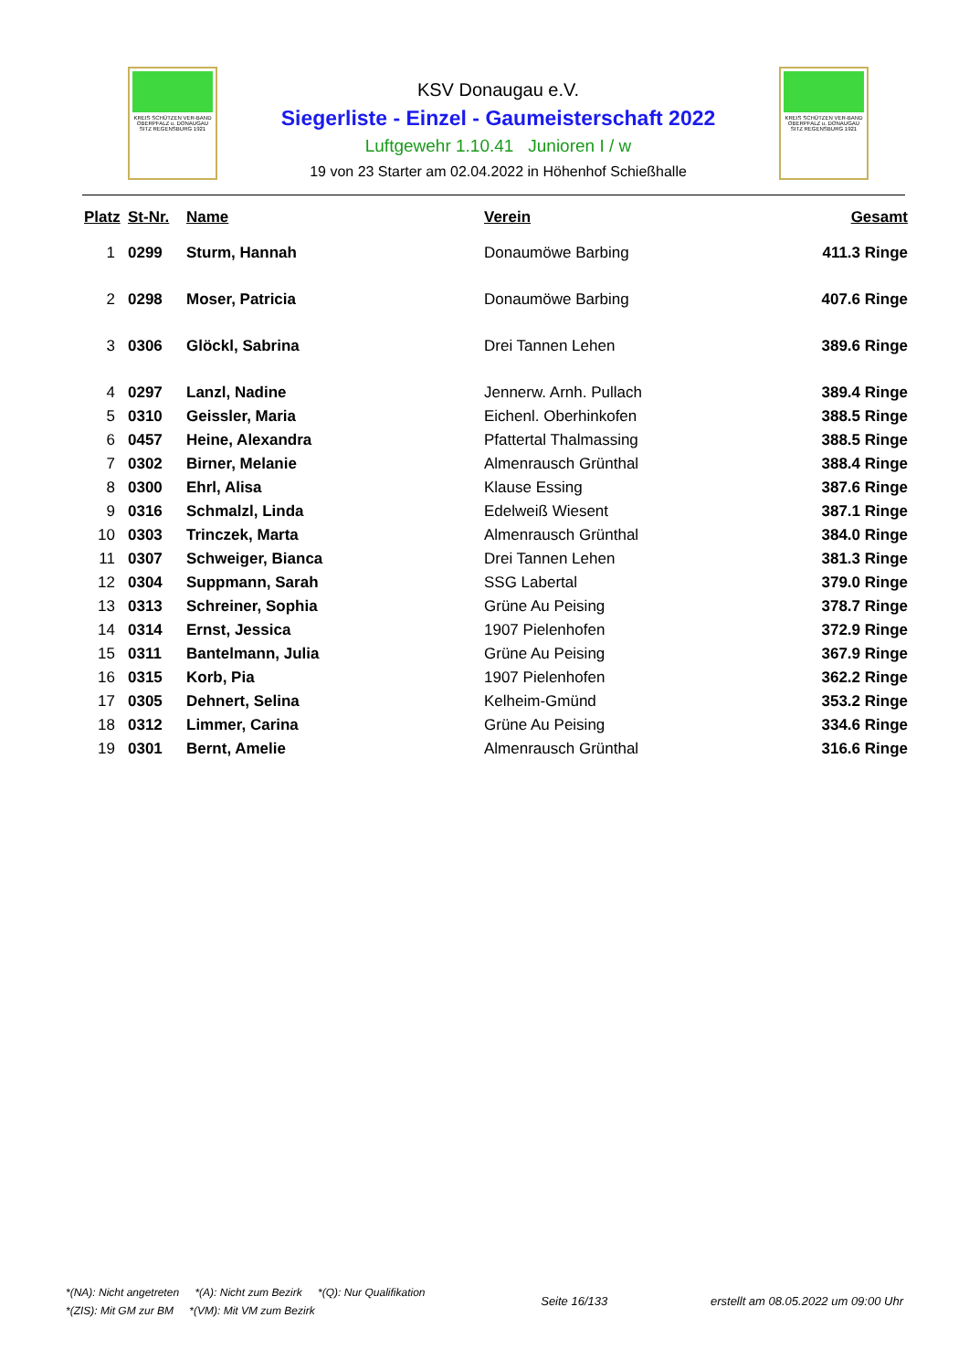KREIS SCHÜTZEN VER-BAND
OBERPFALZ u. DONAUGAU
SITZ REGENSBURG 1921
KSV Donaugau e.V.
Siegerliste - Einzel - Gaumeisterschaft 2022
Luftgewehr 1.10.41 Junioren I / w
19 von 23 Starter am 02.04.2022 in Höhenhof Schießhalle
KREIS SCHÜTZEN VER-BAND
OBERPFALZ u. DONAUGAU
SITZ REGENSBURG 1921
| Platz | St-Nr. | Name | Verein | Gesamt |
| --- | --- | --- | --- | --- |
| 1 | 0299 | Sturm, Hannah | Donaumöwe Barbing | 411.3 Ringe |
| 2 | 0298 | Moser, Patricia | Donaumöwe Barbing | 407.6 Ringe |
| 3 | 0306 | Glöckl, Sabrina | Drei Tannen Lehen | 389.6 Ringe |
| 4 | 0297 | Lanzl, Nadine | Jennerw. Arnh. Pullach | 389.4 Ringe |
| 5 | 0310 | Geissler, Maria | Eichenl. Oberhinkofen | 388.5 Ringe |
| 6 | 0457 | Heine, Alexandra | Pfattertal Thalmassing | 388.5 Ringe |
| 7 | 0302 | Birner, Melanie | Almenrausch Grünthal | 388.4 Ringe |
| 8 | 0300 | Ehrl, Alisa | Klause Essing | 387.6 Ringe |
| 9 | 0316 | Schmalzl, Linda | Edelweiß Wiesent | 387.1 Ringe |
| 10 | 0303 | Trinczek, Marta | Almenrausch Grünthal | 384.0 Ringe |
| 11 | 0307 | Schweiger, Bianca | Drei Tannen Lehen | 381.3 Ringe |
| 12 | 0304 | Suppmann, Sarah | SSG Labertal | 379.0 Ringe |
| 13 | 0313 | Schreiner, Sophia | Grüne Au Peising | 378.7 Ringe |
| 14 | 0314 | Ernst, Jessica | 1907 Pielenhofen | 372.9 Ringe |
| 15 | 0311 | Bantelmann, Julia | Grüne Au Peising | 367.9 Ringe |
| 16 | 0315 | Korb, Pia | 1907 Pielenhofen | 362.2 Ringe |
| 17 | 0305 | Dehnert, Selina | Kelheim-Gmünd | 353.2 Ringe |
| 18 | 0312 | Limmer, Carina | Grüne Au Peising | 334.6 Ringe |
| 19 | 0301 | Bernt, Amelie | Almenrausch Grünthal | 316.6 Ringe |
*(NA): Nicht angetreten *(A): Nicht zum Bezirk *(Q): Nur Qualifikation
*(ZIS): Mit GM zur BM *(VM): Mit VM zum Bezirk
Seite 16/133 erstellt am 08.05.2022 um 09:00 Uhr